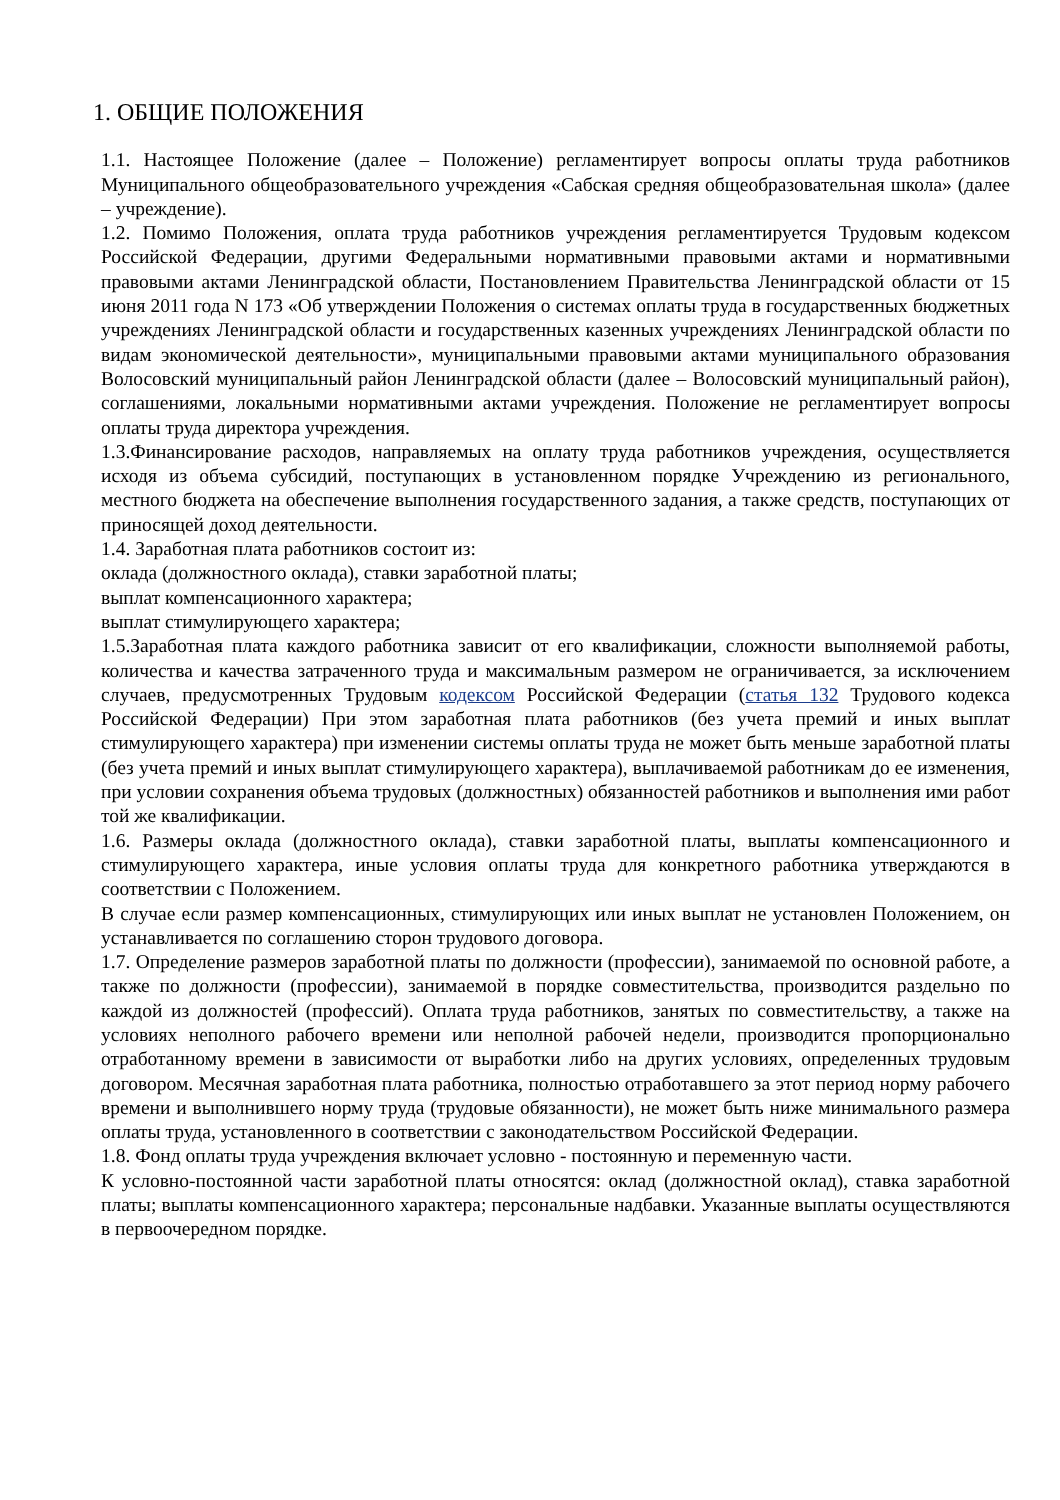1. ОБЩИЕ ПОЛОЖЕНИЯ
1.1. Настоящее Положение (далее – Положение) регламентирует вопросы оплаты труда работников Муниципального общеобразовательного учреждения «Сабская средняя общеобразовательная школа» (далее – учреждение).
1.2. Помимо Положения, оплата труда работников учреждения регламентируется Трудовым кодексом Российской Федерации, другими Федеральными нормативными правовыми актами и нормативными правовыми актами Ленинградской области, Постановлением Правительства Ленинградской области от 15 июня 2011 года N 173 «Об утверждении Положения о системах оплаты труда в государственных бюджетных учреждениях Ленинградской области и государственных казенных учреждениях Ленинградской области по видам экономической деятельности», муниципальными правовыми актами муниципального образования Волосовский муниципальный район Ленинградской области (далее – Волосовский муниципальный район), соглашениями, локальными нормативными актами учреждения. Положение не регламентирует вопросы оплаты труда директора учреждения.
1.3.Финансирование расходов, направляемых на оплату труда работников учреждения, осуществляется исходя из объема субсидий, поступающих в установленном порядке Учреждению из регионального, местного бюджета на обеспечение выполнения государственного задания, а также средств, поступающих от приносящей доход деятельности.
1.4. Заработная плата работников состоит из:
оклада (должностного оклада), ставки заработной платы;
выплат компенсационного характера;
выплат стимулирующего характера;
1.5.Заработная плата каждого работника зависит от его квалификации, сложности выполняемой работы, количества и качества затраченного труда и максимальным размером не ограничивается, за исключением случаев, предусмотренных Трудовым кодексом Российской Федерации (статья 132 Трудового кодекса Российской Федерации) При этом заработная плата работников (без учета премий и иных выплат стимулирующего характера) при изменении системы оплаты труда не может быть меньше заработной платы (без учета премий и иных выплат стимулирующего характера), выплачиваемой работникам до ее изменения, при условии сохранения объема трудовых (должностных) обязанностей работников и выполнения ими работ той же квалификации.
1.6. Размеры оклада (должностного оклада), ставки заработной платы, выплаты компенсационного и стимулирующего характера, иные условия оплаты труда для конкретного работника утверждаются в соответствии с Положением.
В случае если размер компенсационных, стимулирующих или иных выплат не установлен Положением, он устанавливается по соглашению сторон трудового договора.
1.7. Определение размеров заработной платы по должности (профессии), занимаемой по основной работе, а также по должности (профессии), занимаемой в порядке совместительства, производится раздельно по каждой из должностей (профессий). Оплата труда работников, занятых по совместительству, а также на условиях неполного рабочего времени или неполной рабочей недели, производится пропорционально отработанному времени в зависимости от выработки либо на других условиях, определенных трудовым договором. Месячная заработная плата работника, полностью отработавшего за этот период норму рабочего времени и выполнившего норму труда (трудовые обязанности), не может быть ниже минимального размера оплаты труда, установленного в соответствии с законодательством Российской Федерации.
1.8. Фонд оплаты труда учреждения включает условно - постоянную и переменную части.
К условно-постоянной части заработной платы относятся: оклад (должностной оклад), ставка заработной платы; выплаты компенсационного характера; персональные надбавки. Указанные выплаты осуществляются в первоочередном порядке.